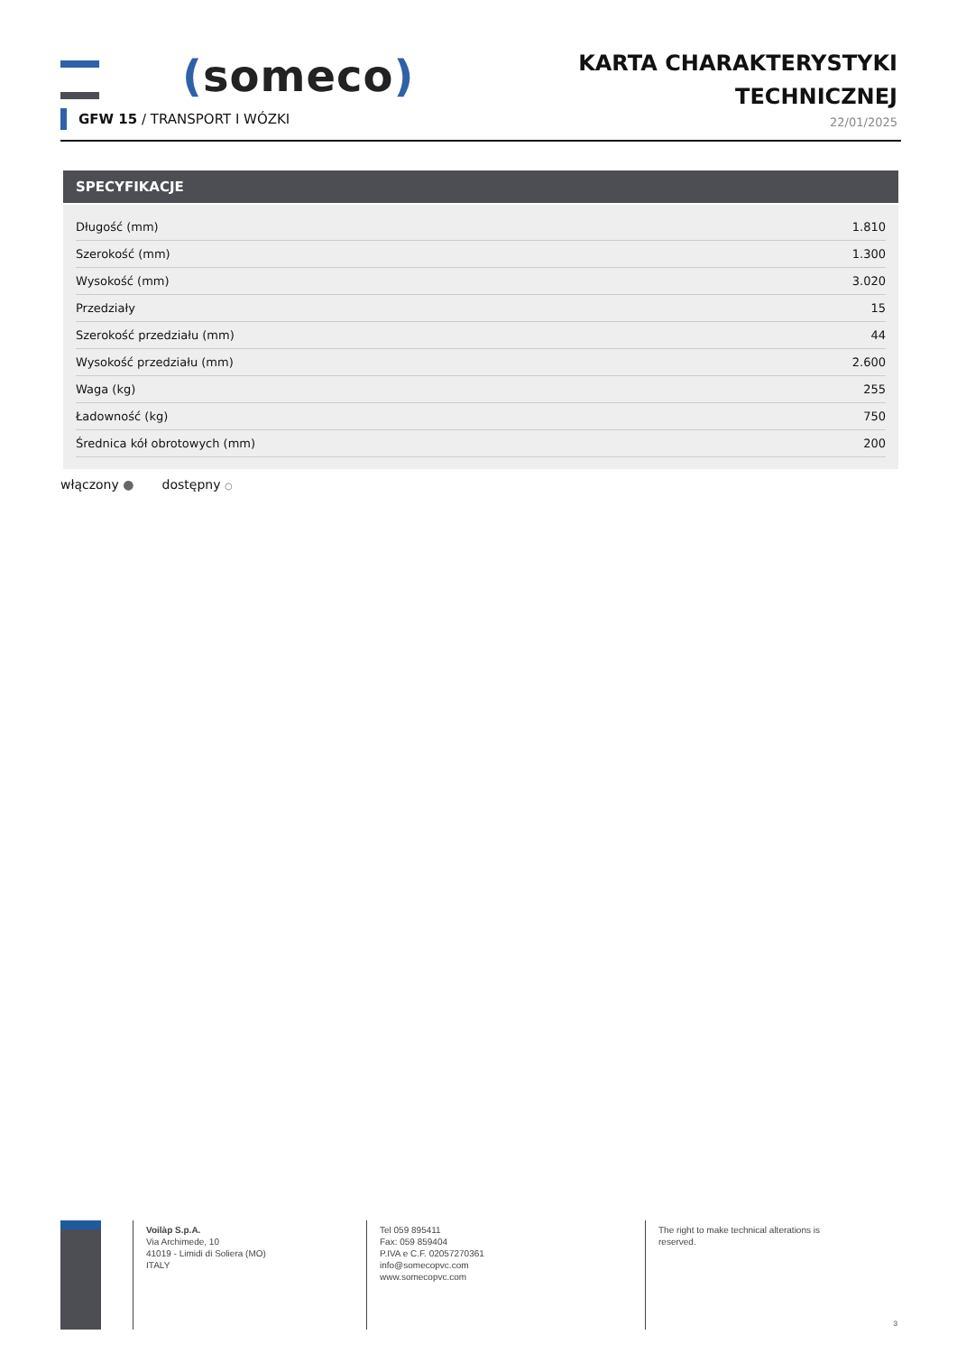(someco)
KARTA CHARAKTERYSTYKI
TECHNICZNEJ
22/01/2025
GFW 15 / TRANSPORT I WÓZKI
SPECYFIKACJE
| Długość (mm) | 1.810 |
| Szerokość (mm) | 1.300 |
| Wysokość (mm) | 3.020 |
| Przedziały | 15 |
| Szerokość przedziału (mm) | 44 |
| Wysokość przedziału (mm) | 2.600 |
| Waga (kg) | 255 |
| Ładowność (kg) | 750 |
| Średnica kół obrotowych (mm) | 200 |
włączony ● dostępny ○
Voilàp S.p.A.
Via Archimede, 10
41019 - Limidi di Soliera (MO)
ITALY
Tel 059 895411
Fax: 059 859404
P.IVA e C.F. 02057270361
info@somecopvc.com
www.somecopvc.com
The right to make technical alterations is
reserved.
3